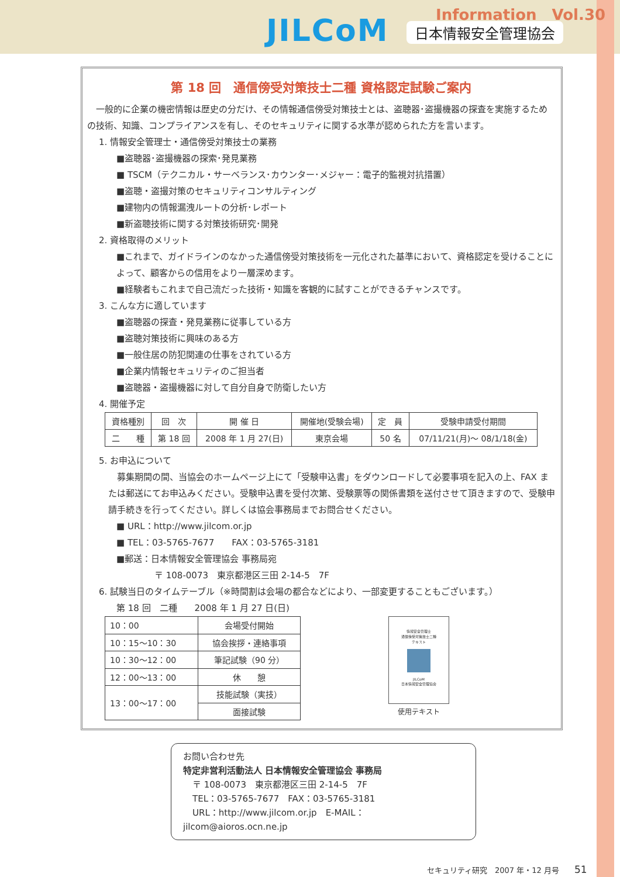Information　Vol.30
JILCoM 日本情報安全管理協会
第 18 回　通信傍受対策技士二種 資格認定試験ご案内
　一般的に企業の機密情報は歴史の分だけ、その情報通信傍受対策技士とは、盗聴器･盗撮機器の探査を実施するための技術、知識、コンプライアンスを有し、そのセキュリティに関する水準が認められた方を言います。
1. 情報安全管理士・通信傍受対策技士の業務
■盗聴器･盗撮機器の探索･発見業務
■ TSCM（テクニカル・サーベランス･カウンター･メジャー：電子的監視対抗措置）
■盗聴・盗撮対策のセキュリティコンサルティング
■建物内の情報漏洩ルートの分析･レポート
■新盗聴技術に関する対策技術研究･開発
2. 資格取得のメリット
■これまで、ガイドラインのなかった通信傍受対策技術を一元化された基準において、資格認定を受けることによって、顧客からの信用をより一層深めます。
■経験者もこれまで自己流だった技術・知識を客観的に試すことができるチャンスです。
3. こんな方に適しています
■盗聴器の探査・発見業務に従事している方
■盗聴対策技術に興味のある方
■一般住居の防犯関連の仕事をされている方
■企業内情報セキュリティのご担当者
■盗聴器・盗撮機器に対して自分自身で防衛したい方
4. 開催予定
| 資格種別 | 回 次 | 開 催 日 | 開催地(受験会場) | 定 員 | 受験申請受付期間 |
| --- | --- | --- | --- | --- | --- |
| 二 種 | 第 18 回 | 2008 年 1 月 27(日) | 東京会場 | 50 名 | 07/11/21(月)～ 08/1/18(金) |
5. お申込について
　募集期間の間、当協会のホームページ上にて「受験申込書」をダウンロードして必要事項を記入の上、FAX または郵送にてお申込みください。受験申込書を受付次第、受験票等の関係書類を送付させて頂きますので、受験申請手続きを行ってください。詳しくは協会事務局までお問合せください。
■ URL：http://www.jilcom.or.jp
■ TEL：03-5765-7677　　FAX：03-5765-3181
■郵送：日本情報安全管理協会 事務局宛
〒 108-0073　東京都港区三田 2-14-5　7F
6. 試験当日のタイムテーブル（※時間割は会場の都合などにより、一部変更することもございます。）
第 18 回　二種　　2008 年 1 月 27 日(日)
| 10：00 | 会場受付開始 |
| 10：15～10：30 | 協会挨拶・連絡事項 |
| 10：30～12：00 | 筆記試験（90 分） |
| 12：00～13：00 | 休 憩 |
| 13：00～17：00 | 技能試験（実技） |
| | 面接試験 |
情報安全管理士
通信傍受対策技士二種
テキスト
JILCoM
日本情報安全管理協会
使用テキスト
お問い合わせ先
特定非営利活動法人 日本情報安全管理協会 事務局
〒 108-0073　東京都港区三田 2-14-5　7F
TEL：03-5765-7677　FAX：03-5765-3181
URL：http://www.jilcom.or.jp　E-MAIL：jilcom@aioros.ocn.ne.jp
セキュリティ研究　2007 年・12 月号　　51